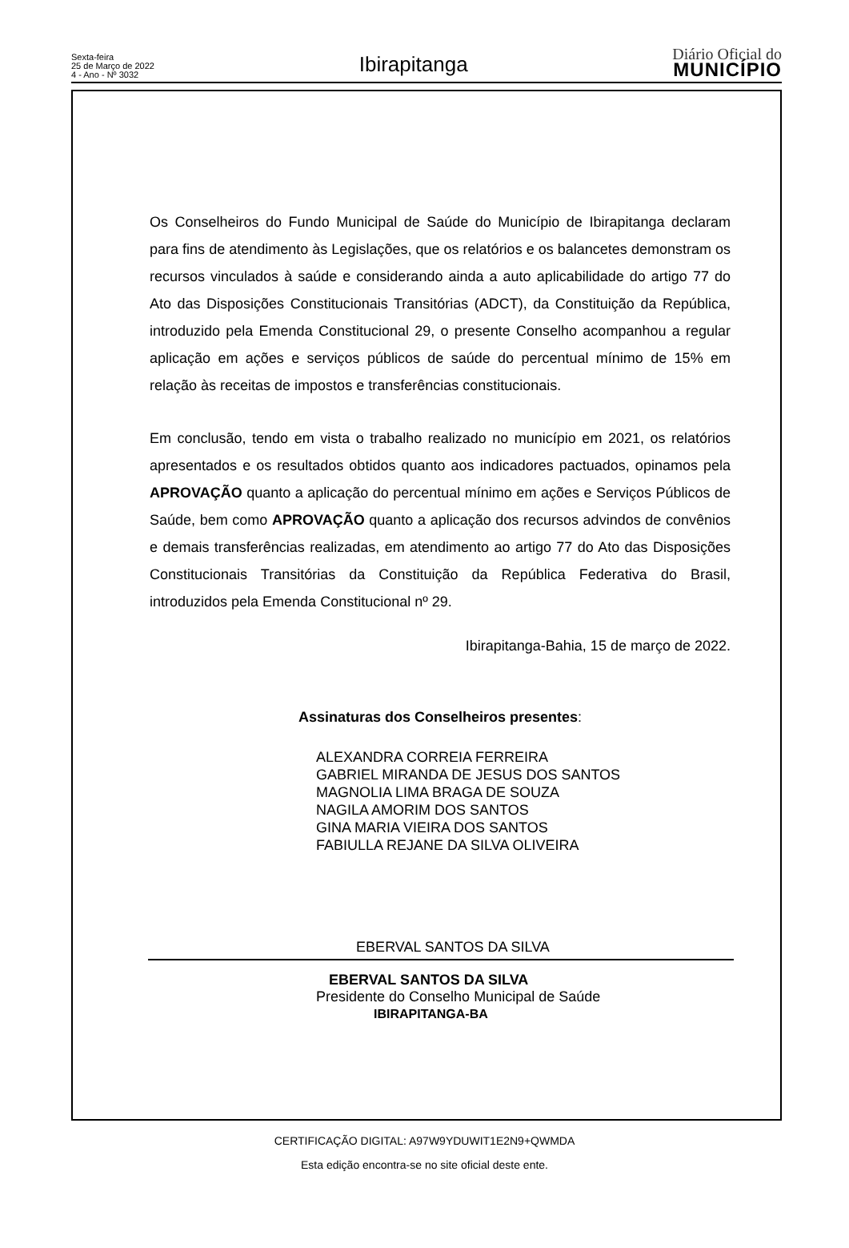Sexta-feira
25 de Março de 2022
4 - Ano - Nº 3032
Ibirapitanga
Diário Oficial do
MUNICÍPIO
Os Conselheiros do Fundo Municipal de Saúde do Município de Ibirapitanga declaram para fins de atendimento às Legislações, que os relatórios e os balancetes demonstram os recursos vinculados à saúde e considerando ainda a auto aplicabilidade do artigo 77 do Ato das Disposições Constitucionais Transitórias (ADCT), da Constituição da República, introduzido pela Emenda Constitucional 29, o presente Conselho acompanhou a regular aplicação em ações e serviços públicos de saúde do percentual mínimo de 15% em relação às receitas de impostos e transferências constitucionais.
Em conclusão, tendo em vista o trabalho realizado no município em 2021, os relatórios apresentados e os resultados obtidos quanto aos indicadores pactuados, opinamos pela APROVAÇÃO quanto a aplicação do percentual mínimo em ações e Serviços Públicos de Saúde, bem como APROVAÇÃO quanto a aplicação dos recursos advindos de convênios e demais transferências realizadas, em atendimento ao artigo 77 do Ato das Disposições Constitucionais Transitórias da Constituição da República Federativa do Brasil, introduzidos pela Emenda Constitucional nº 29.
Ibirapitanga-Bahia, 15 de março de 2022.
Assinaturas dos Conselheiros presentes:
ALEXANDRA CORREIA FERREIRA
GABRIEL MIRANDA DE JESUS DOS SANTOS
MAGNOLIA LIMA BRAGA DE SOUZA
NAGILA AMORIM DOS SANTOS
GINA MARIA VIEIRA DOS SANTOS
FABIULLA REJANE DA SILVA OLIVEIRA
EBERVAL SANTOS DA SILVA
EBERVAL SANTOS DA SILVA
Presidente do Conselho Municipal de Saúde
IBIRAPITANGA-BA
CERTIFICAÇÃO DIGITAL: A97W9YDUWIT1E2N9+QWMDA
Esta edição encontra-se no site oficial deste ente.